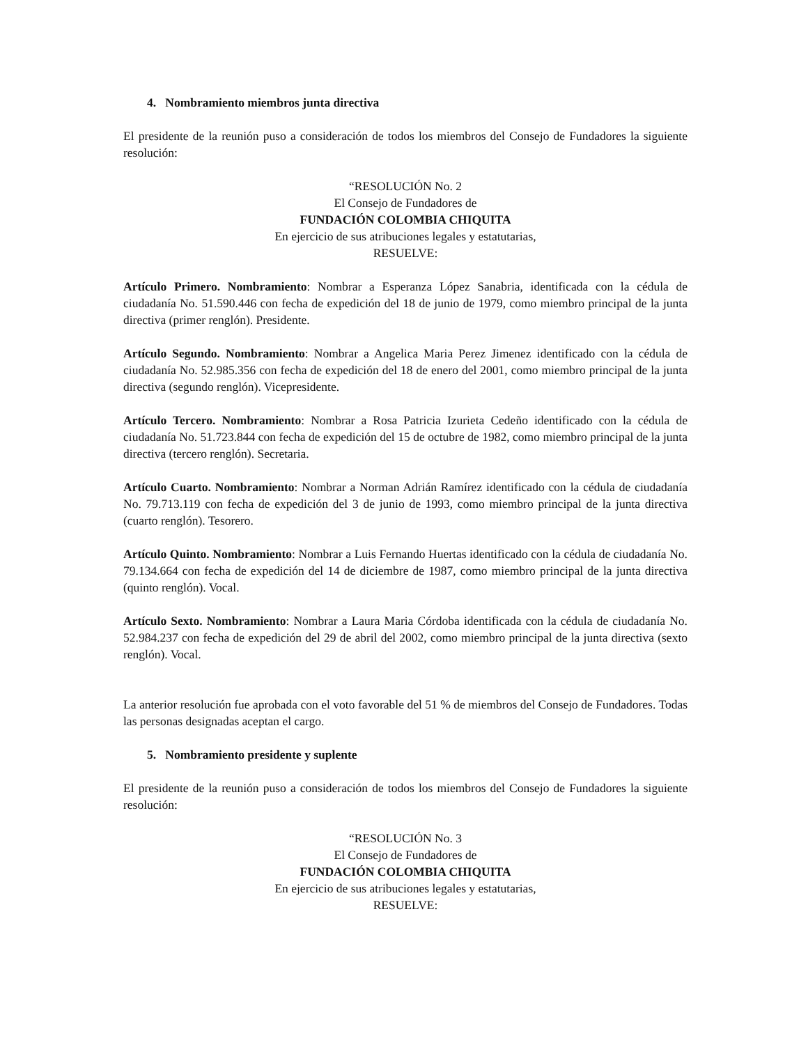4. Nombramiento miembros junta directiva
El presidente de la reunión puso a consideración de todos los miembros del Consejo de Fundadores la siguiente resolución:
“RESOLUCIÓN No. 2
El Consejo de Fundadores de
FUNDACIÓN COLOMBIA CHIQUITA
En ejercicio de sus atribuciones legales y estatutarias,
RESUELVE:
Artículo Primero. Nombramiento: Nombrar a Esperanza López Sanabria, identificada con la cédula de ciudadanía No. 51.590.446 con fecha de expedición del 18 de junio de 1979, como miembro principal de la junta directiva (primer renglón). Presidente.
Artículo Segundo. Nombramiento: Nombrar a Angelica Maria Perez Jimenez identificado con la cédula de ciudadanía No. 52.985.356 con fecha de expedición del 18 de enero del 2001, como miembro principal de la junta directiva (segundo renglón). Vicepresidente.
Artículo Tercero. Nombramiento: Nombrar a Rosa Patricia Izurieta Cedeño identificado con la cédula de ciudadanía No. 51.723.844 con fecha de expedición del 15 de octubre de 1982, como miembro principal de la junta directiva (tercero renglón). Secretaria.
Artículo Cuarto. Nombramiento: Nombrar a Norman Adrián Ramírez identificado con la cédula de ciudadanía No. 79.713.119 con fecha de expedición del 3 de junio de 1993, como miembro principal de la junta directiva (cuarto renglón). Tesorero.
Artículo Quinto. Nombramiento: Nombrar a Luis Fernando Huertas identificado con la cédula de ciudadanía No. 79.134.664 con fecha de expedición del 14 de diciembre de 1987, como miembro principal de la junta directiva (quinto renglón). Vocal.
Artículo Sexto. Nombramiento: Nombrar a Laura Maria Córdoba identificada con la cédula de ciudadanía No. 52.984.237 con fecha de expedición del 29 de abril del 2002, como miembro principal de la junta directiva (sexto renglón). Vocal.
La anterior resolución fue aprobada con el voto favorable del 51 % de miembros del Consejo de Fundadores. Todas las personas designadas aceptan el cargo.
5. Nombramiento presidente y suplente
El presidente de la reunión puso a consideración de todos los miembros del Consejo de Fundadores la siguiente resolución:
“RESOLUCIÓN No. 3
El Consejo de Fundadores de
FUNDACIÓN COLOMBIA CHIQUITA
En ejercicio de sus atribuciones legales y estatutarias,
RESUELVE: